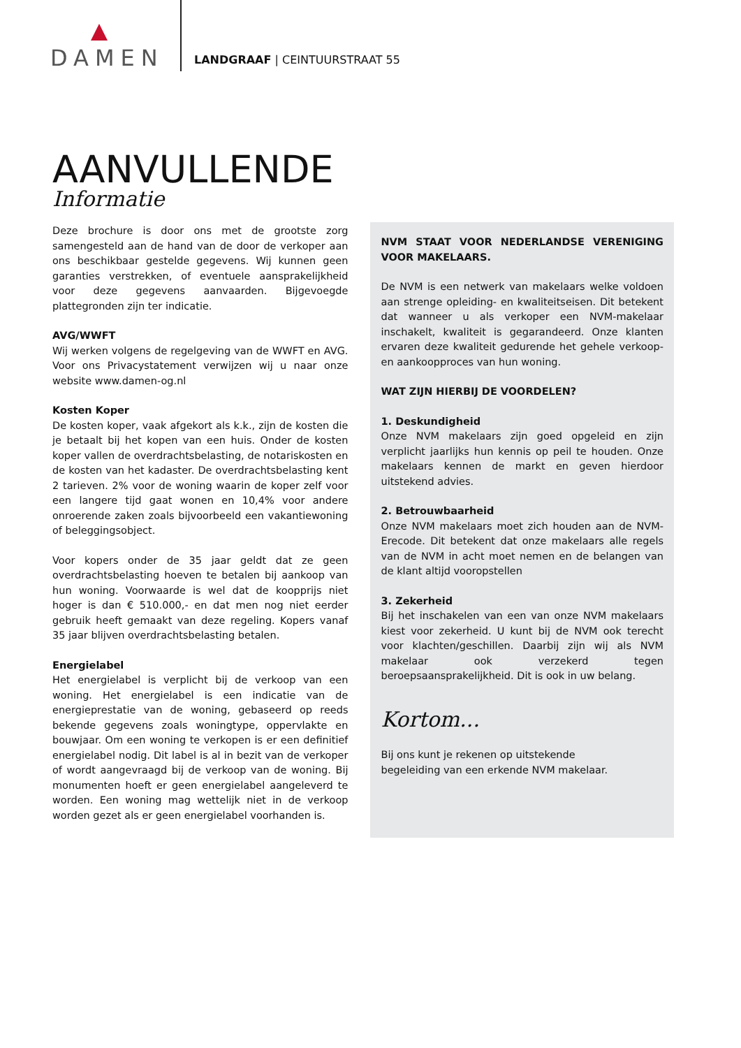DAMEN
LANDGRAAF | CEINTUURSTRAAT 55
AANVULLENDE
Informatie
Deze brochure is door ons met de grootste zorg samengesteld aan de hand van de door de verkoper aan ons beschikbaar gestelde gegevens. Wij kunnen geen garanties verstrekken, of eventuele aansprakelijkheid voor deze gegevens aanvaarden. Bijgevoegde plattegronden zijn ter indicatie.
AVG/WWFT
Wij werken volgens de regelgeving van de WWFT en AVG. Voor ons Privacystatement verwijzen wij u naar onze website www.damen-og.nl
Kosten Koper
De kosten koper, vaak afgekort als k.k., zijn de kosten die je betaalt bij het kopen van een huis. Onder de kosten koper vallen de overdrachtsbelasting, de notariskosten en de kosten van het kadaster. De overdrachtsbelasting kent 2 tarieven. 2% voor de woning waarin de koper zelf voor een langere tijd gaat wonen en 10,4% voor andere onroerende zaken zoals bijvoorbeeld een vakantiewoning of beleggingsobject.
Voor kopers onder de 35 jaar geldt dat ze geen overdrachtsbelasting hoeven te betalen bij aankoop van hun woning. Voorwaarde is wel dat de koopprijs niet hoger is dan € 510.000,- en dat men nog niet eerder gebruik heeft gemaakt van deze regeling. Kopers vanaf 35 jaar blijven overdrachtsbelasting betalen.
Energielabel
Het energielabel is verplicht bij de verkoop van een woning. Het energielabel is een indicatie van de energieprestatie van de woning, gebaseerd op reeds bekende gegevens zoals woningtype, oppervlakte en bouwjaar. Om een woning te verkopen is er een definitief energielabel nodig. Dit label is al in bezit van de verkoper of wordt aangevraagd bij de verkoop van de woning. Bij monumenten hoeft er geen energielabel aangeleverd te worden. Een woning mag wettelijk niet in de verkoop worden gezet als er geen energielabel voorhanden is.
NVM STAAT VOOR NEDERLANDSE VERENIGING VOOR MAKELAARS.
De NVM is een netwerk van makelaars welke voldoen aan strenge opleiding- en kwaliteitseisen. Dit betekent dat wanneer u als verkoper een NVM-makelaar inschakelt, kwaliteit is gegarandeerd. Onze klanten ervaren deze kwaliteit gedurende het gehele verkoop- en aankoopproces van hun woning.
WAT ZIJN HIERBIJ DE VOORDELEN?
1. Deskundigheid
Onze NVM makelaars zijn goed opgeleid en zijn verplicht jaarlijks hun kennis op peil te houden. Onze makelaars kennen de markt en geven hierdoor uitstekend advies.
2. Betrouwbaarheid
Onze NVM makelaars moet zich houden aan de NVM-Erecode. Dit betekent dat onze makelaars alle regels van de NVM in acht moet nemen en de belangen van de klant altijd vooropstellen
3. Zekerheid
Bij het inschakelen van een van onze NVM makelaars kiest voor zekerheid. U kunt bij de NVM ook terecht voor klachten/geschillen. Daarbij zijn wij als NVM makelaar ook verzekerd tegen beroepsaansprakelijkheid. Dit is ook in uw belang.
Kortom...
Bij ons kunt je rekenen op uitstekende
begeleiding van een erkende NVM makelaar.